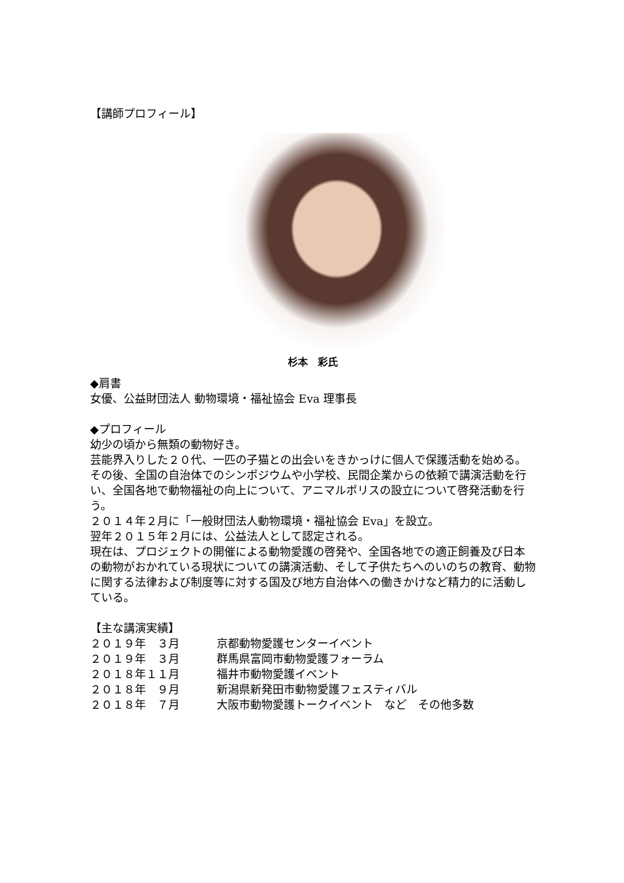【講師プロフィール】
杉本　彩氏
◆肩書
女優、公益財団法人 動物環境・福祉協会 Eva 理事長
◆プロフィール
幼少の頃から無類の動物好き。
芸能界入りした２０代、一匹の子猫との出会いをきかっけに個人で保護活動を始める。
その後、全国の自治体でのシンポジウムや小学校、民間企業からの依頼で講演活動を行い、全国各地で動物福祉の向上について、アニマルポリスの設立について啓発活動を行う。
２０１４年２月に「一般財団法人動物環境・福祉協会 Eva」を設立。
翌年２０１５年２月には、公益法人として認定される。
現在は、プロジェクトの開催による動物愛護の啓発や、全国各地での適正飼養及び日本の動物がおかれている現状についての講演活動、そして子供たちへのいのちの教育、動物に関する法律および制度等に対する国及び地方自治体への働きかけなど精力的に活動している。
【主な講演実績】
| ２０１９年 ３月 | 京都動物愛護センターイベント |
| ２０１９年 ３月 | 群馬県富岡市動物愛護フォーラム |
| ２０１８年１１月 | 福井市動物愛護イベント |
| ２０１８年 ９月 | 新潟県新発田市動物愛護フェスティバル |
| ２０１８年 ７月 | 大阪市動物愛護トークイベント など その他多数 |